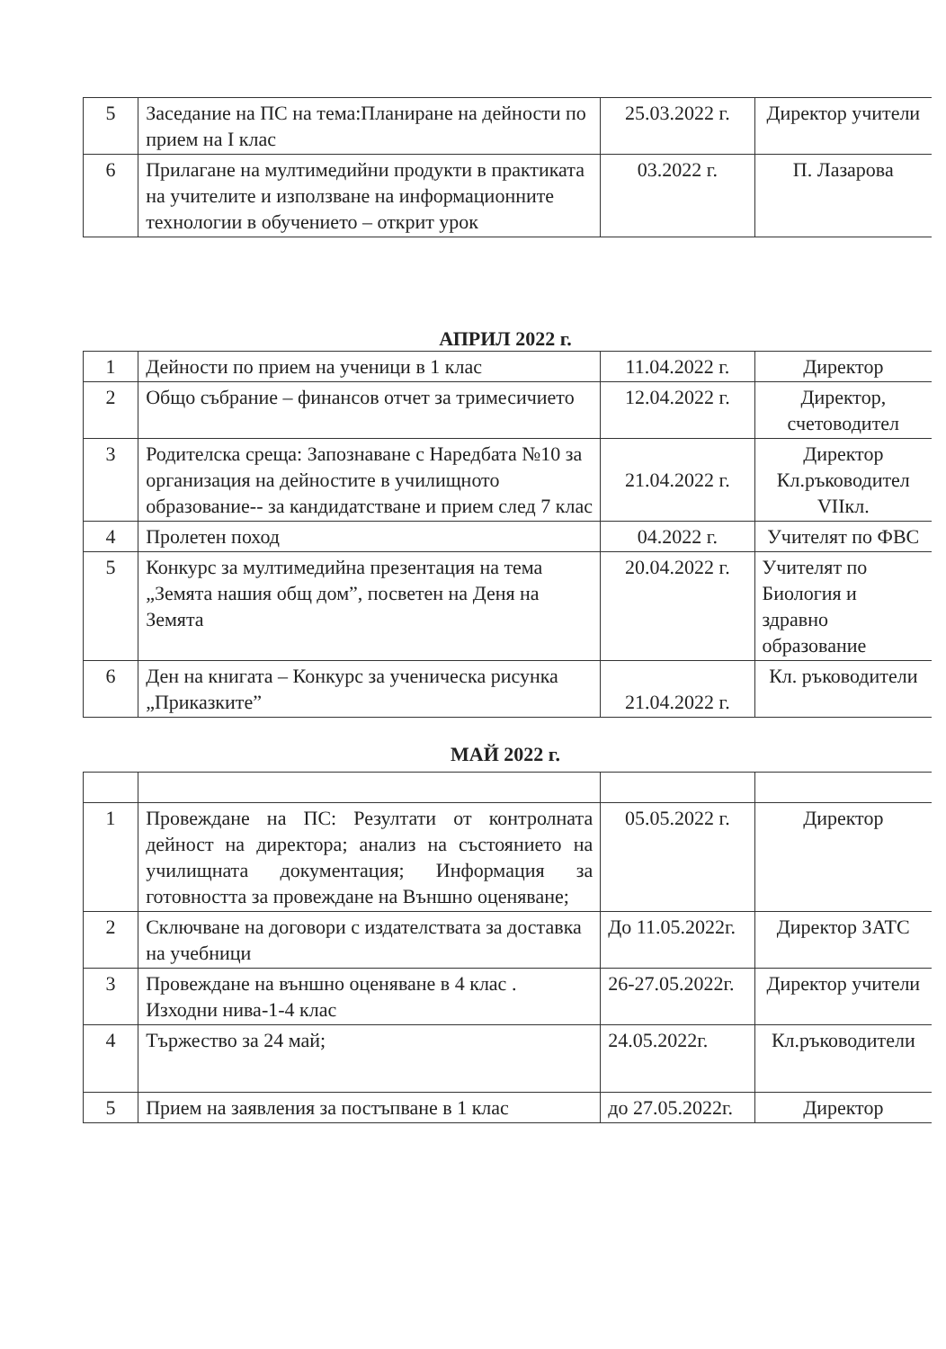| 5 | Заседание на ПС на тема:Планиране на дейности по прием на I клас | 25.03.2022 г. | Директор учители |
| 6 | Прилагане на мултимедийни продукти в практиката на учителите и използване на информационните технологии в обучението – открит урок | 03.2022 г. | П. Лазарова |
АПРИЛ 2022 г.
| 1 | Дейности по прием на ученици в 1 клас | 11.04.2022 г. | Директор |
| 2 | Общо събрание – финансов отчет за тримесичието | 12.04.2022 г. | Директор, счетоводител |
| 3 | Родителска среща: Запознаване с Наредбата №10 за организация на дейностите в училищното образование-- за кандидатстване и прием след 7 клас | 21.04.2022 г. | Директор Кл.ръководител VIIкл. |
| 4 | Пролетен поход | 04.2022 г. | Учителят по ФВС |
| 5 | Конкурс за мултимедийна презентация на тема „Земята нашия общ дом”, посветен на Деня на Земята | 20.04.2022 г. | Учителят по Биология и здравно образование |
| 6 | Ден на книгата – Конкурс за ученическа рисунка „Приказките” | 21.04.2022 г. | Кл. ръководители |
МАЙ 2022 г.
| 1 | Провеждане на ПС: Резултати от контролната дейност на директора; анализ на състоянието на училищната документация; Информация за готовността за провеждане на Външно оценяване; | 05.05.2022 г. | Директор |
| 2 | Сключване на договори с издателствата за доставка на учебници | До 11.05.2022г. | Директор ЗАТС |
| 3 | Провеждане на външно оценяване в 4 клас . Изходни нива-1-4 клас | 26-27.05.2022г. | Директор учители |
| 4 | Тържество за 24 май; | 24.05.2022г. | Кл.ръководители |
| 5 | Прием на заявления за постъпване в 1 клас | до 27.05.2022г. | Директор |